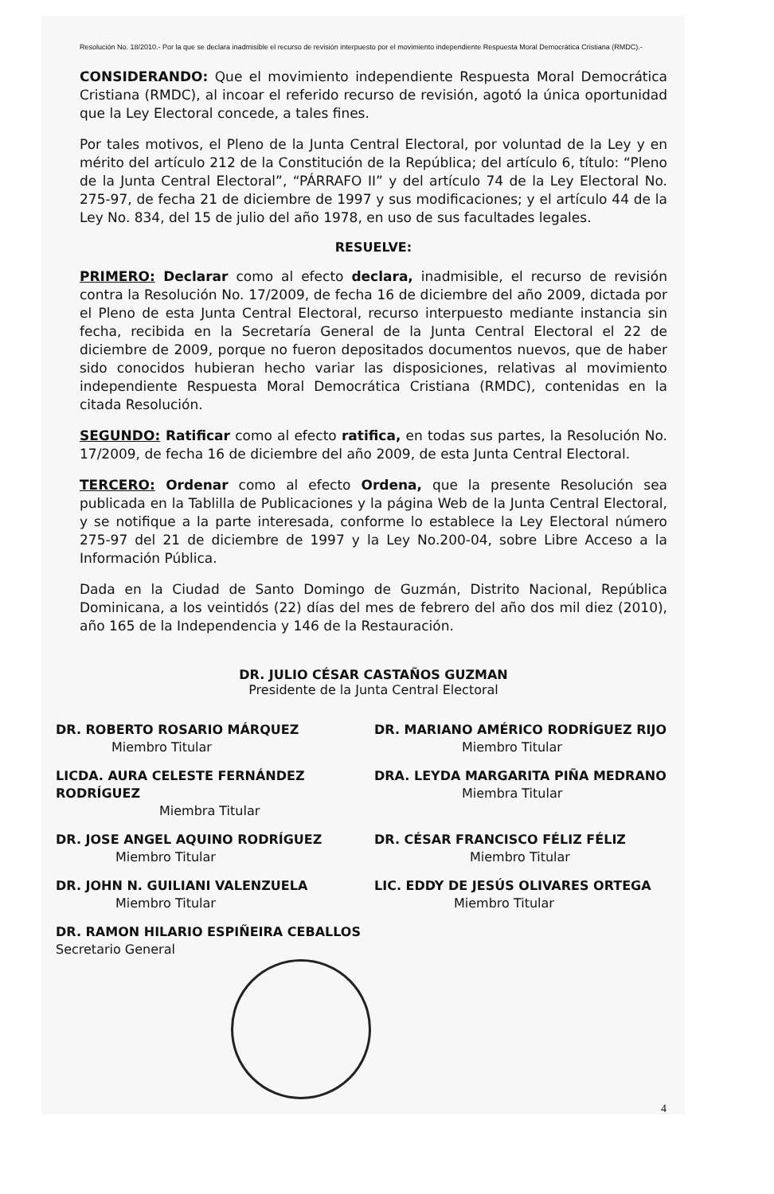Resolución No. 18/2010.- Por la que se declara inadmisible el recurso de revisión interpuesto por el movimiento independiente Respuesta Moral Democrática Cristiana (RMDC).-
CONSIDERANDO: Que el movimiento independiente Respuesta Moral Democrática Cristiana (RMDC), al incoar el referido recurso de revisión, agotó la única oportunidad que la Ley Electoral concede, a tales fines.
Por tales motivos, el Pleno de la Junta Central Electoral, por voluntad de la Ley y en mérito del artículo 212 de la Constitución de la República; del artículo 6, título: “Pleno de la Junta Central Electoral”, “PÁRRAFO II” y del artículo 74 de la Ley Electoral No. 275-97, de fecha 21 de diciembre de 1997 y sus modificaciones; y el artículo 44 de la Ley No. 834, del 15 de julio del año 1978, en uso de sus facultades legales.
RESUELVE:
PRIMERO: Declarar como al efecto declara, inadmisible, el recurso de revisión contra la Resolución No. 17/2009, de fecha 16 de diciembre del año 2009, dictada por el Pleno de esta Junta Central Electoral, recurso interpuesto mediante instancia sin fecha, recibida en la Secretaría General de la Junta Central Electoral el 22 de diciembre de 2009, porque no fueron depositados documentos nuevos, que de haber sido conocidos hubieran hecho variar las disposiciones, relativas al movimiento independiente Respuesta Moral Democrática Cristiana (RMDC), contenidas en la citada Resolución.
SEGUNDO: Ratificar como al efecto ratifica, en todas sus partes, la Resolución No. 17/2009, de fecha 16 de diciembre del año 2009, de esta Junta Central Electoral.
TERCERO: Ordenar como al efecto Ordena, que la presente Resolución sea publicada en la Tablilla de Publicaciones y la página Web de la Junta Central Electoral, y se notifique a la parte interesada, conforme lo establece la Ley Electoral número 275-97 del 21 de diciembre de 1997 y la Ley No.200-04, sobre Libre Acceso a la Información Pública.
Dada en la Ciudad de Santo Domingo de Guzmán, Distrito Nacional, República Dominicana, a los veintidós (22) días del mes de febrero del año dos mil diez (2010), año 165 de la Independencia y 146 de la Restauración.
DR. JULIO CÉSAR CASTAÑOS GUZMAN
Presidente de la Junta Central Electoral
DR. ROBERTO ROSARIO MÁRQUEZ
Miembro Titular
DR. MARIANO AMÉRICO RODRÍGUEZ RIJO
Miembro Titular
LICDA. AURA CELESTE FERNÁNDEZ RODRÍGUEZ
Miembra Titular
DRA. LEYDA MARGARITA PIÑA MEDRANO
Miembra Titular
DR. JOSE ANGEL AQUINO RODRÍGUEZ
Miembro Titular
DR. CÉSAR FRANCISCO FÉLIZ FÉLIZ
Miembro Titular
DR. JOHN N. GUILIANI VALENZUELA
Miembro Titular
LIC. EDDY DE JESÚS OLIVARES ORTEGA
Miembro Titular
DR. RAMON HILARIO ESPIÑEIRA CEBALLOS
Secretario General
4